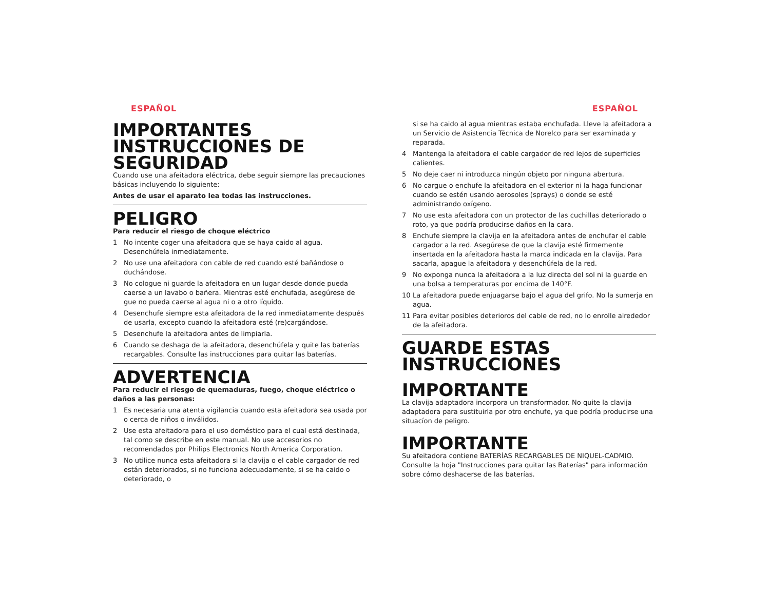ESPAÑOL
IMPORTANTES
INSTRUCCIONES DE
SEGURIDAD
Cuando use una afeitadora eléctrica, debe seguir siempre las precauciones básicas incluyendo lo siguiente:
Antes de usar el aparato lea todas las instrucciones.
PELIGRO
Para reducir el riesgo de choque eléctrico
1 No intente coger una afeitadora que se haya caido al agua. Desenchúfela inmediatamente.
2 No use una afeitadora con cable de red cuando esté bañándose o duchándose.
3 No cologue ni guarde la afeitadora en un lugar desde donde pueda caerse a un lavabo o bañera. Mientras esté enchufada, asegúrese de gue no pueda caerse al agua ni o a otro líquido.
4 Desenchufe siempre esta afeitadora de la red inmediatamente después de usarla, excepto cuando la afeitadora esté (re)cargándose.
5 Desenchufe la afeitadora antes de limpiarla.
6 Cuando se deshaga de la afeitadora, desenchúfela y quite las baterías recargables. Consulte las instrucciones para quitar las baterías.
ADVERTENCIA
Para reducir el riesgo de quemaduras, fuego, choque eléctrico o daños a las personas:
1 Es necesaria una atenta vigilancia cuando esta afeitadora sea usada por o cerca de niños o inválidos.
2 Use esta afeitadora para el uso doméstico para el cual está destinada, tal como se describe en este manual. No use accesorios no recomendados por Philips Electronics North America Corporation.
3 No utilice nunca esta afeitadora si la clavija o el cable cargador de red están deteriorados, si no funciona adecuadamente, si se ha caido o deteriorado, o
ESPAÑOL
si se ha caido al agua mientras estaba enchufada. Lleve la afeitadora a un Servicio de Asistencia Técnica de Norelco para ser examinada y reparada.
4 Mantenga la afeitadora el cable cargador de red lejos de superficies calientes.
5 No deje caer ni introduzca ningún objeto por ninguna abertura.
6 No cargue o enchufe la afeitadora en el exterior ni la haga funcionar cuando se estén usando aerosoles (sprays) o donde se esté administrando oxígeno.
7 No use esta afeitadora con un protector de las cuchillas deteriorado o roto, ya que podría producirse daños en la cara.
8 Enchufe siempre la clavija en la afeitadora antes de enchufar el cable cargador a la red. Asegúrese de que la clavija esté firmemente insertada en la afeitadora hasta la marca indicada en la clavija. Para sacarla, apague la afeitadora y desenchúfela de la red.
9 No exponga nunca la afeitadora a la luz directa del sol ni la guarde en una bolsa a temperaturas por encima de 140°F.
10 La afeitadora puede enjuagarse bajo el agua del grifo. No la sumerja en agua.
11 Para evitar posibles deterioros del cable de red, no lo enrolle alrededor de la afeitadora.
GUARDE ESTAS
INSTRUCCIONES
IMPORTANTE
La clavija adaptadora incorpora un transformador. No quite la clavija adaptadora para sustituirla por otro enchufe, ya que podría producirse una situacíon de peligro.
IMPORTANTE
Su afeitadora contiene BATERÍAS RECARGABLES DE NIQUEL-CADMIO. Consulte la hoja "Instrucciones para quitar las Baterías" para información sobre cómo deshacerse de las baterías.